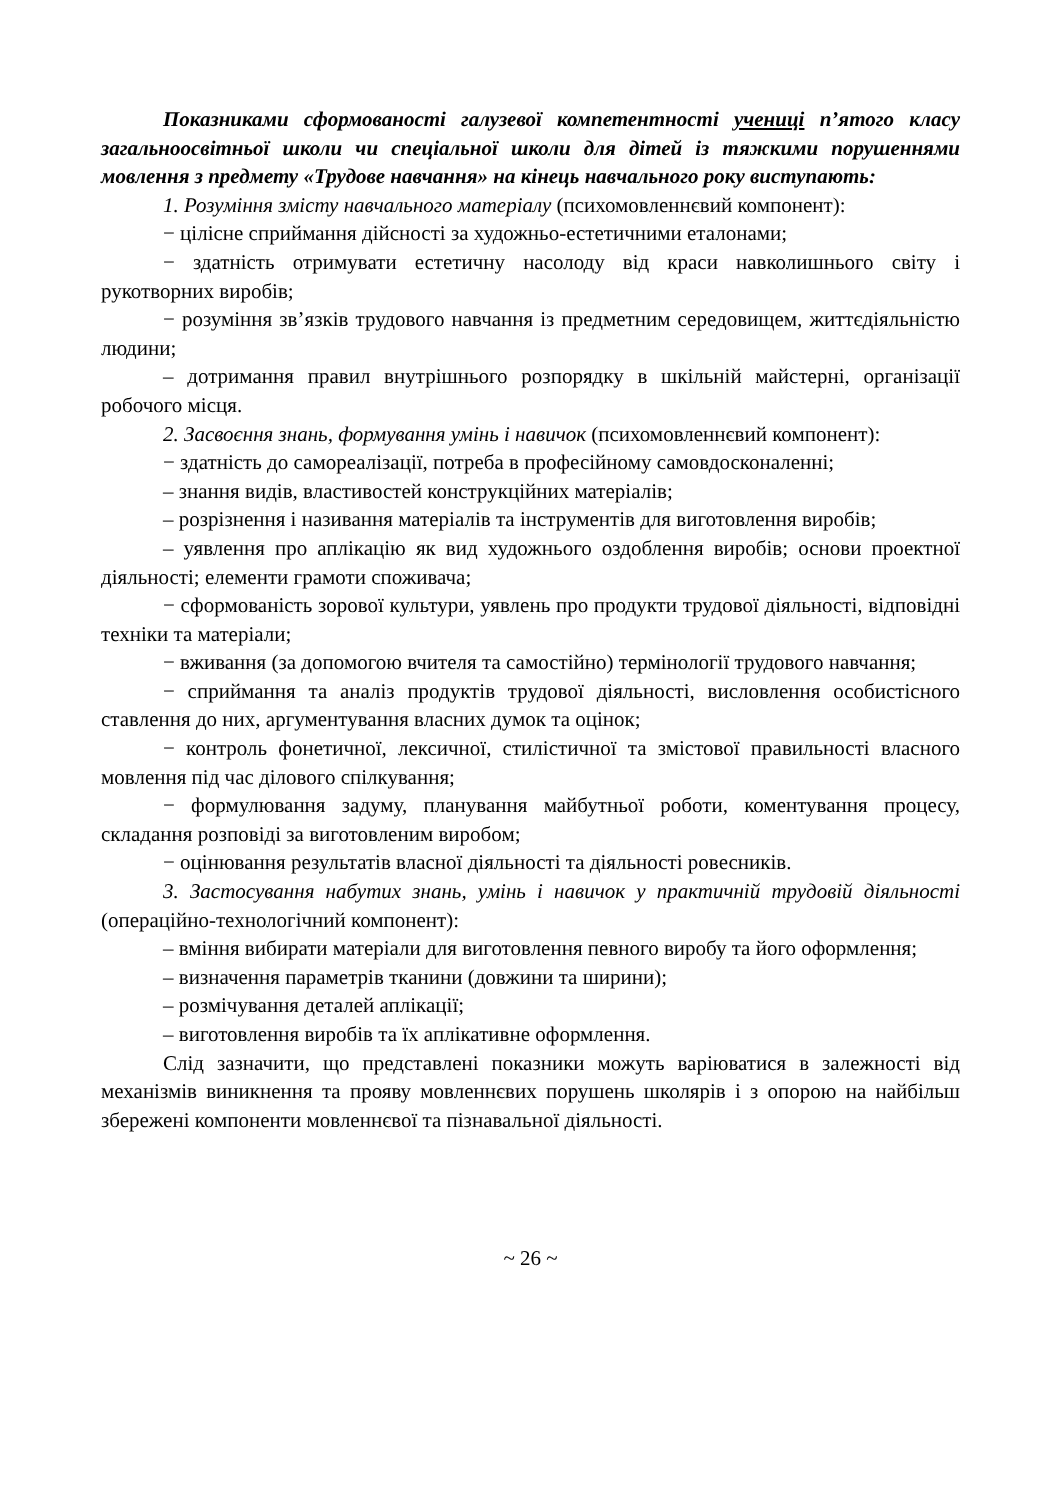Показниками сформованості галузевої компетентності учениці п’ятого класу загальноосвітньої школи чи спеціальної школи для дітей із тяжкими порушеннями мовлення з предмету «Трудове навчання» на кінець навчального року виступають:
1. Розуміння змісту навчального матеріалу (психомовленнєвий компонент):
− цілісне сприймання дійсності за художньо-естетичними еталонами;
− здатність отримувати естетичну насолоду від краси навколишнього світу і рукотворних виробів;
− розуміння зв’язків трудового навчання із предметним середовищем, життєдіяльністю людини;
– дотримання правил внутрішнього розпорядку в шкільній майстерні, організації робочого місця.
2. Засвоєння знань, формування умінь і навичок (психомовленнєвий компонент):
− здатність до самореалізації, потреба в професійному самовдосконаленні;
– знання видів, властивостей конструкційних матеріалів;
– розрізнення і називання матеріалів та інструментів для виготовлення виробів;
– уявлення про аплікацію як вид художнього оздоблення виробів; основи проектної діяльності; елементи грамоти споживача;
− сформованість зорової культури, уявлень про продукти трудової діяльності, відповідні техніки та матеріали;
− вживання (за допомогою вчителя та самостійно) термінології трудового навчання;
− сприймання та аналіз продуктів трудової діяльності, висловлення особистісного ставлення до них, аргументування власних думок та оцінок;
− контроль фонетичної, лексичної, стилістичної та змістової правильності власного мовлення під час ділового спілкування;
− формулювання задуму, планування майбутньої роботи, коментування процесу, складання розповіді за виготовленим виробом;
− оцінювання результатів власної діяльності та діяльності ровесників.
3. Застосування набутих знань, умінь і навичок у практичній трудовій діяльності (операційно-технологічний компонент):
– вміння вибирати матеріали для виготовлення певного виробу та його оформлення;
– визначення параметрів тканини (довжини та ширини);
– розмічування деталей аплікації;
– виготовлення виробів та їх аплікативне оформлення.
Слід зазначити, що представлені показники можуть варіюватися в залежності від механізмів виникнення та прояву мовленнєвих порушень школярів і з опорою на найбільш збережені компоненти мовленнєвої та пізнавальної діяльності.
~ 26 ~